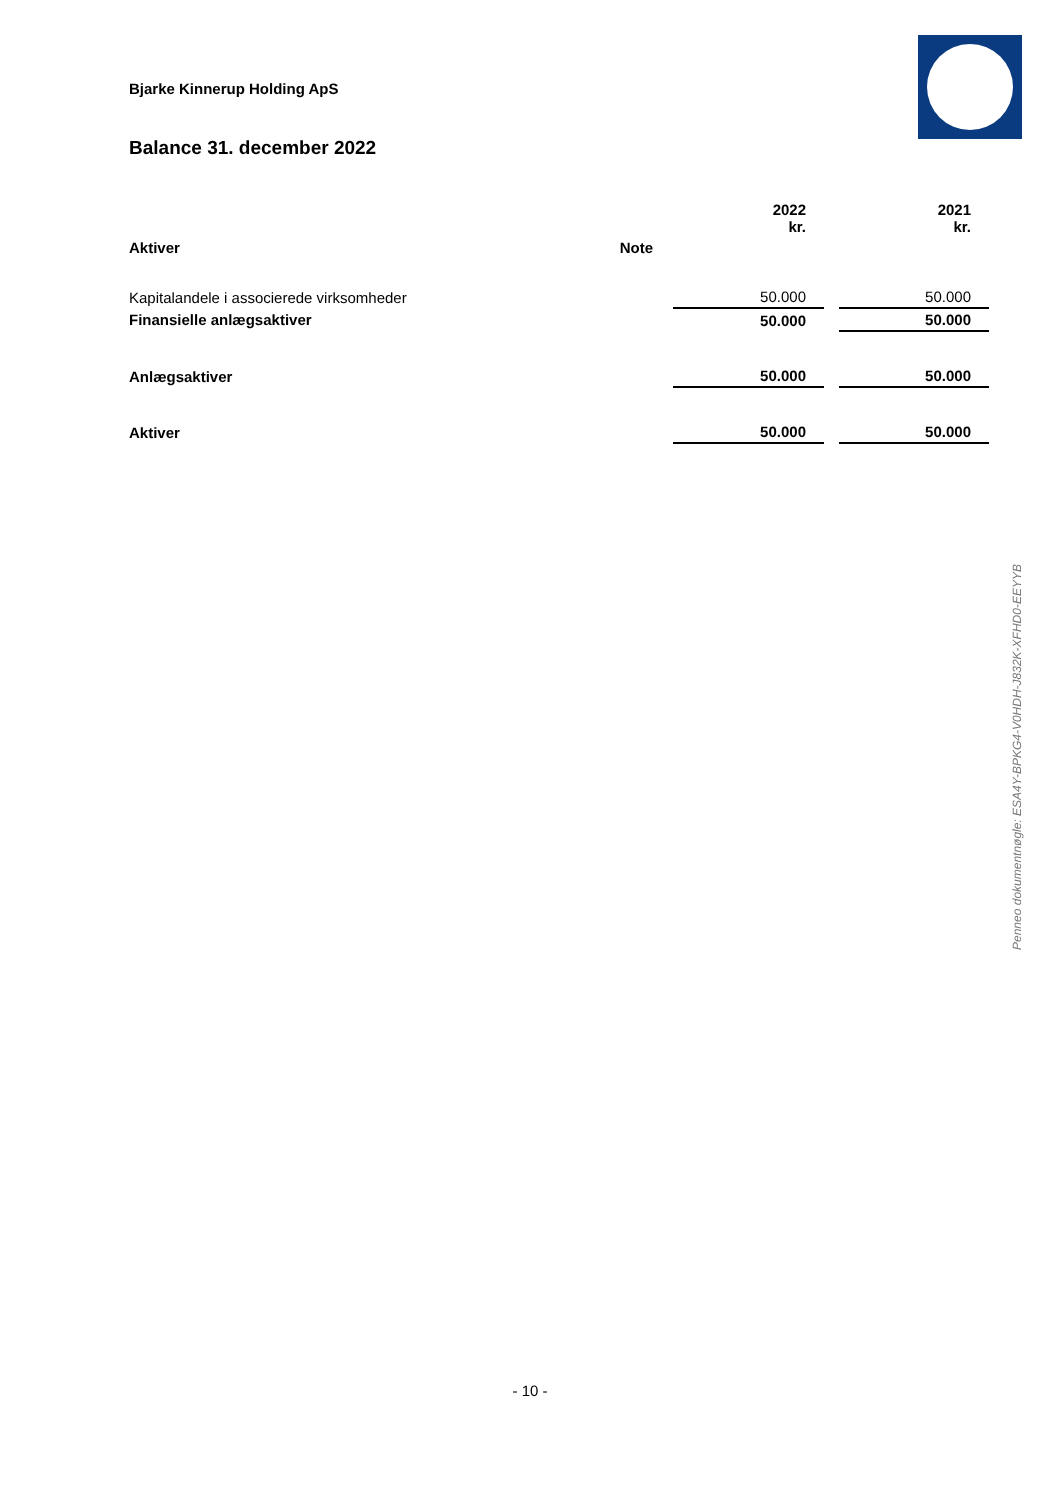Bjarke Kinnerup Holding ApS
Balance 31. december 2022
| | | 2022 kr. | | 2021 kr. |
| --- | --- | --- | --- | --- |
| Aktiver | Note | | | |
| Kapitalandele i associerede virksomheder | | 50.000 | | 50.000 |
| Finansielle anlægsaktiver | | 50.000 | | 50.000 |
| Anlægsaktiver | | 50.000 | | 50.000 |
| Aktiver | | 50.000 | | 50.000 |
Penneo dokumentnøgle: ESA4Y-BPKG4-V0HDH-J832K-XFHD0-EEYYB
- 10 -